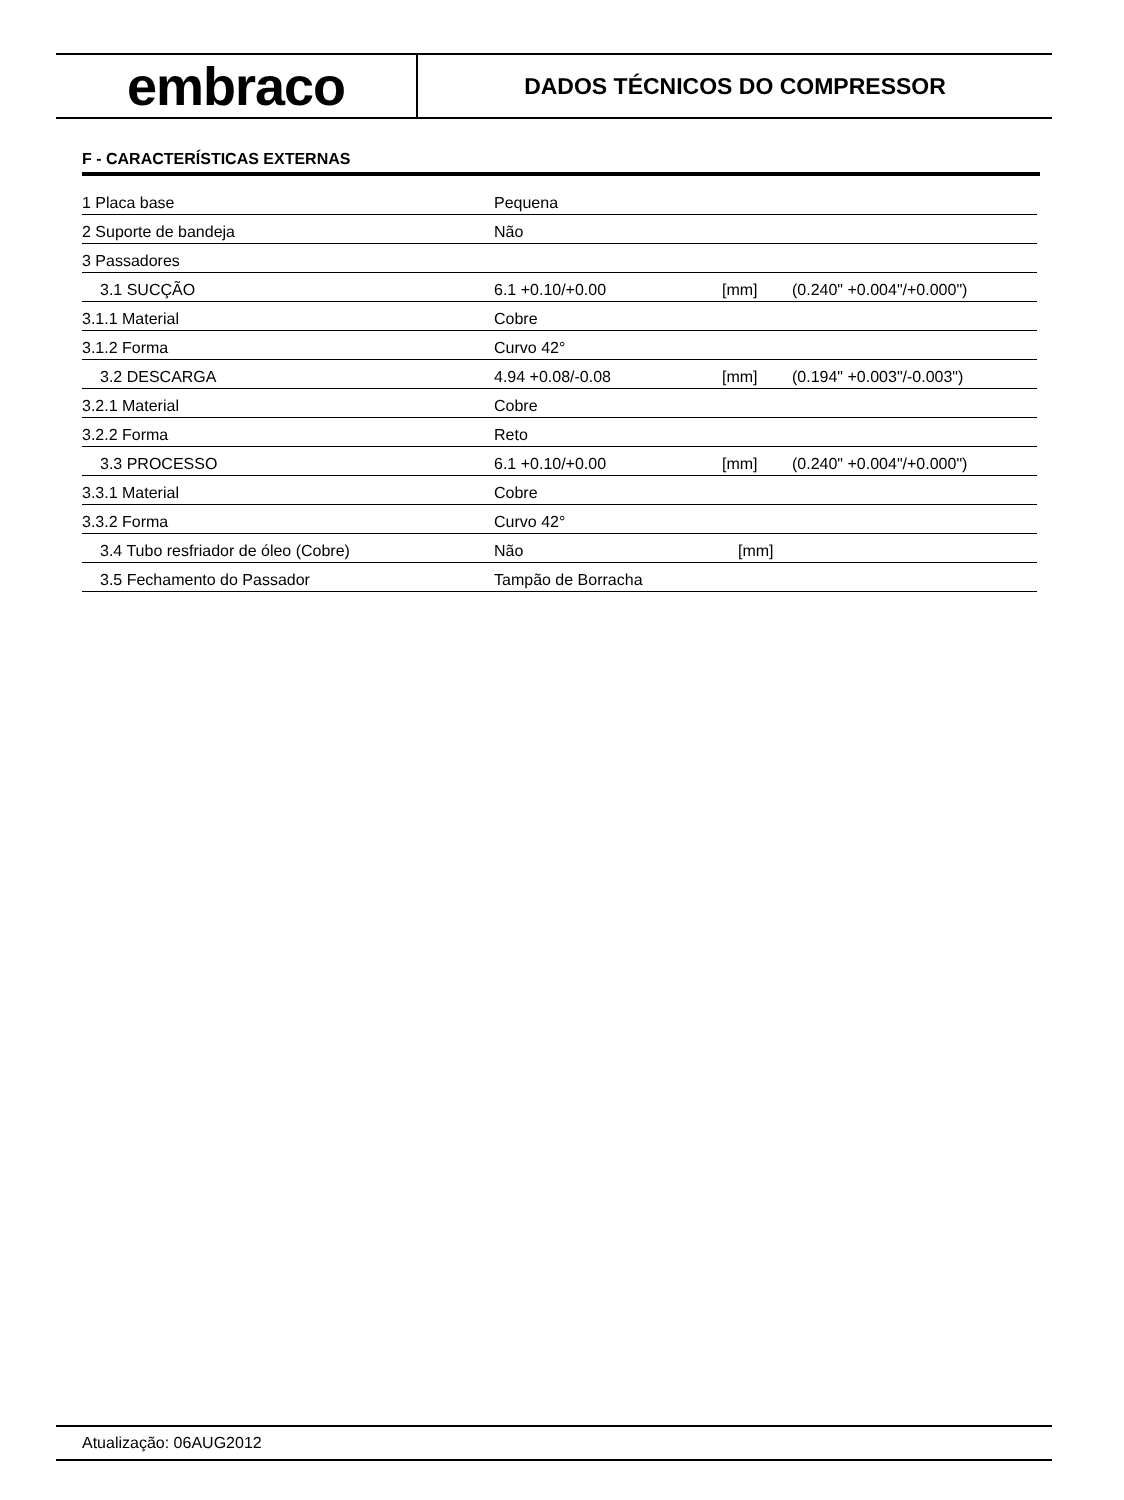embraco
DADOS TÉCNICOS DO COMPRESSOR
F - CARACTERÍSTICAS EXTERNAS
| 1 Placa base | Pequena | | |
| 2 Suporte de bandeja | Não | | |
| 3 Passadores | | | |
| 3.1 SUCÇÃO | 6.1 +0.10/+0.00 | [mm] | (0.240" +0.004"/+0.000") |
| 3.1.1 Material | Cobre | | |
| 3.1.2 Forma | Curvo 42° | | |
| 3.2 DESCARGA | 4.94 +0.08/-0.08 | [mm] | (0.194" +0.003"/-0.003") |
| 3.2.1 Material | Cobre | | |
| 3.2.2 Forma | Reto | | |
| 3.3 PROCESSO | 6.1 +0.10/+0.00 | [mm] | (0.240" +0.004"/+0.000") |
| 3.3.1 Material | Cobre | | |
| 3.3.2 Forma | Curvo 42° | | |
| 3.4 Tubo resfriador de óleo (Cobre) | Não | [mm] | |
| 3.5 Fechamento do Passador | Tampão de Borracha | | |
Atualização: 06AUG2012